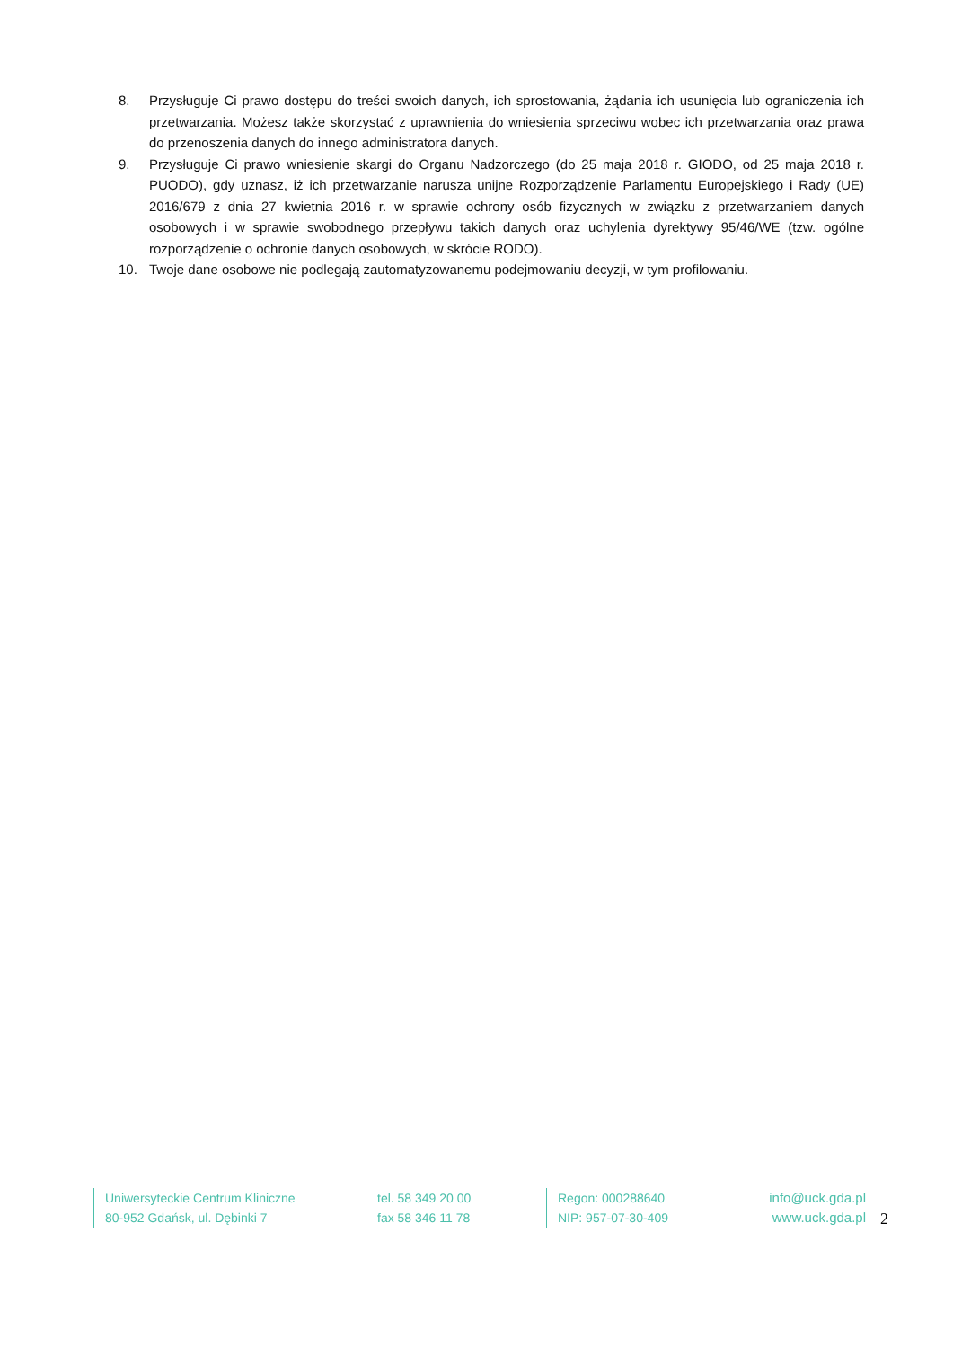8. Przysługuje Ci prawo dostępu do treści swoich danych, ich sprostowania, żądania ich usunięcia lub ograniczenia ich przetwarzania. Możesz także skorzystać z uprawnienia do wniesienia sprzeciwu wobec ich przetwarzania oraz prawa do przenoszenia danych do innego administratora danych.
9. Przysługuje Ci prawo wniesienie skargi do Organu Nadzorczego (do 25 maja 2018 r. GIODO, od 25 maja 2018 r. PUODO), gdy uznasz, iż ich przetwarzanie narusza unijne Rozporządzenie Parlamentu Europejskiego i Rady (UE) 2016/679 z dnia 27 kwietnia 2016 r. w sprawie ochrony osób fizycznych w związku z przetwarzaniem danych osobowych i w sprawie swobodnego przepływu takich danych oraz uchylenia dyrektywy 95/46/WE (tzw. ogólne rozporządzenie o ochronie danych osobowych, w skrócie RODO).
10. Twoje dane osobowe nie podlegają zautomatyzowanemu podejmowaniu decyzji, w tym profilowaniu.
Uniwersyteckie Centrum Kliniczne
80-952 Gdańsk, ul. Dębinki 7
tel. 58 349 20 00
fax 58 346 11 78
Regon: 000288640
NIP: 957-07-30-409
info@uck.gda.pl
www.uck.gda.pl
2